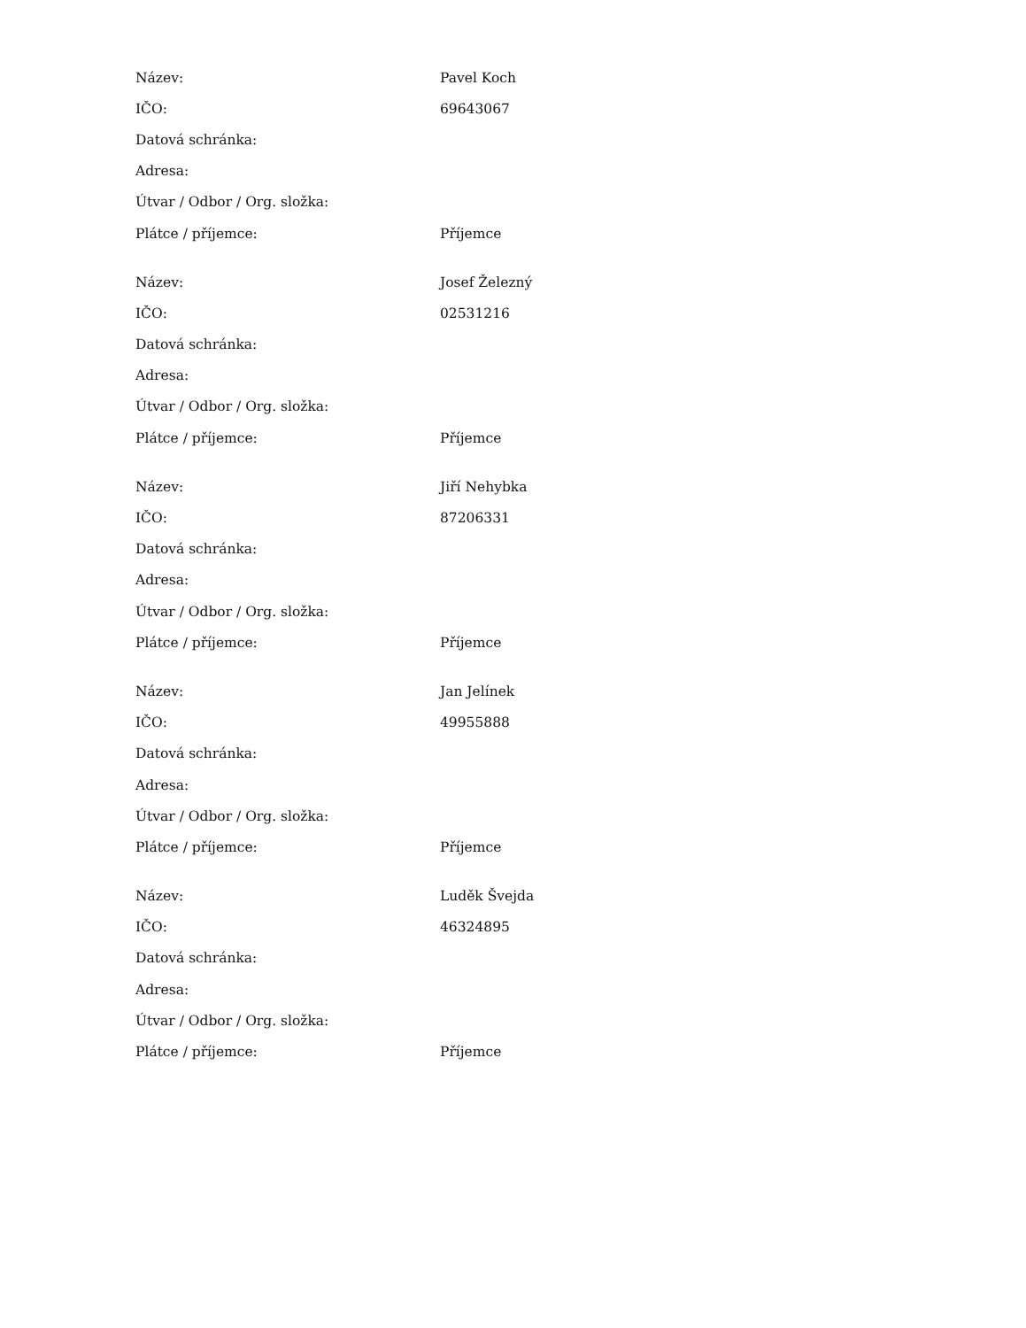| Název: | Pavel Koch |
| IČO: | 69643067 |
| Datová schránka: | |
| Adresa: | |
| Útvar / Odbor / Org. složka: | |
| Plátce / příjemce: | Příjemce |
| Název: | Josef Železný |
| IČO: | 02531216 |
| Datová schránka: | |
| Adresa: | |
| Útvar / Odbor / Org. složka: | |
| Plátce / příjemce: | Příjemce |
| Název: | Jiří Nehybka |
| IČO: | 87206331 |
| Datová schránka: | |
| Adresa: | |
| Útvar / Odbor / Org. složka: | |
| Plátce / příjemce: | Příjemce |
| Název: | Jan Jelínek |
| IČO: | 49955888 |
| Datová schránka: | |
| Adresa: | |
| Útvar / Odbor / Org. složka: | |
| Plátce / příjemce: | Příjemce |
| Název: | Luděk Švejda |
| IČO: | 46324895 |
| Datová schránka: | |
| Adresa: | |
| Útvar / Odbor / Org. složka: | |
| Plátce / příjemce: | Příjemce |